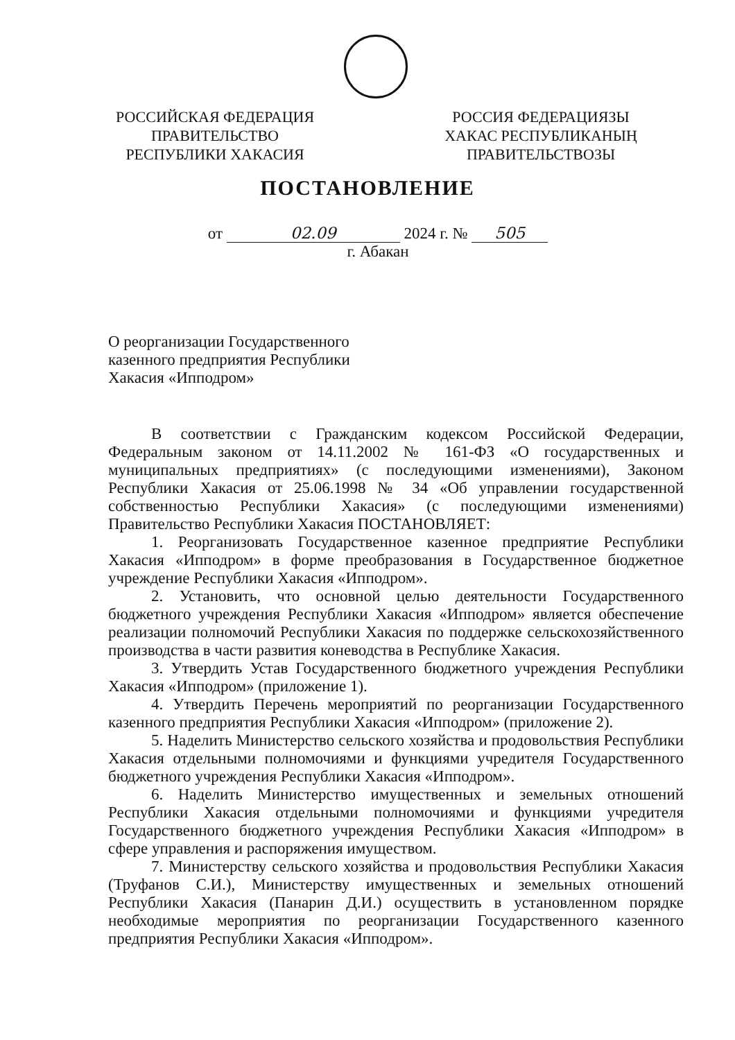РОССИЙСКАЯ ФЕДЕРАЦИЯ
ПРАВИТЕЛЬСТВО
РЕСПУБЛИКИ ХАКАСИЯ
РОССИЯ ФЕДЕРАЦИЯЗЫ
ХАКАС РЕСПУБЛИКАНЫҢ
ПРАВИТЕЛЬСТВОЗЫ
ПОСТАНОВЛЕНИЕ
от 02.09 2024 г. № 505
г. Абакан
О реорганизации Государственного казенного предприятия Республики Хакасия «Ипподром»
В соответствии с Гражданским кодексом Российской Федерации, Федеральным законом от 14.11.2002 № 161-ФЗ «О государственных и муниципальных предприятиях» (с последующими изменениями), Законом Республики Хакасия от 25.06.1998 № 34 «Об управлении государственной собственностью Республики Хакасия» (с последующими изменениями) Правительство Республики Хакасия ПОСТАНОВЛЯЕТ:
1. Реорганизовать Государственное казенное предприятие Республики Хакасия «Ипподром» в форме преобразования в Государственное бюджетное учреждение Республики Хакасия «Ипподром».
2. Установить, что основной целью деятельности Государственного бюджетного учреждения Республики Хакасия «Ипподром» является обеспечение реализации полномочий Республики Хакасия по поддержке сельскохозяйственного производства в части развития коневодства в Республике Хакасия.
3. Утвердить Устав Государственного бюджетного учреждения Республики Хакасия «Ипподром» (приложение 1).
4. Утвердить Перечень мероприятий по реорганизации Государственного казенного предприятия Республики Хакасия «Ипподром» (приложение 2).
5. Наделить Министерство сельского хозяйства и продовольствия Республики Хакасия отдельными полномочиями и функциями учредителя Государственного бюджетного учреждения Республики Хакасия «Ипподром».
6. Наделить Министерство имущественных и земельных отношений Республики Хакасия отдельными полномочиями и функциями учредителя Государственного бюджетного учреждения Республики Хакасия «Ипподром» в сфере управления и распоряжения имуществом.
7. Министерству сельского хозяйства и продовольствия Республики Хакасия (Труфанов С.И.), Министерству имущественных и земельных отношений Республики Хакасия (Панарин Д.И.) осуществить в установленном порядке необходимые мероприятия по реорганизации Государственного казенного предприятия Республики Хакасия «Ипподром».